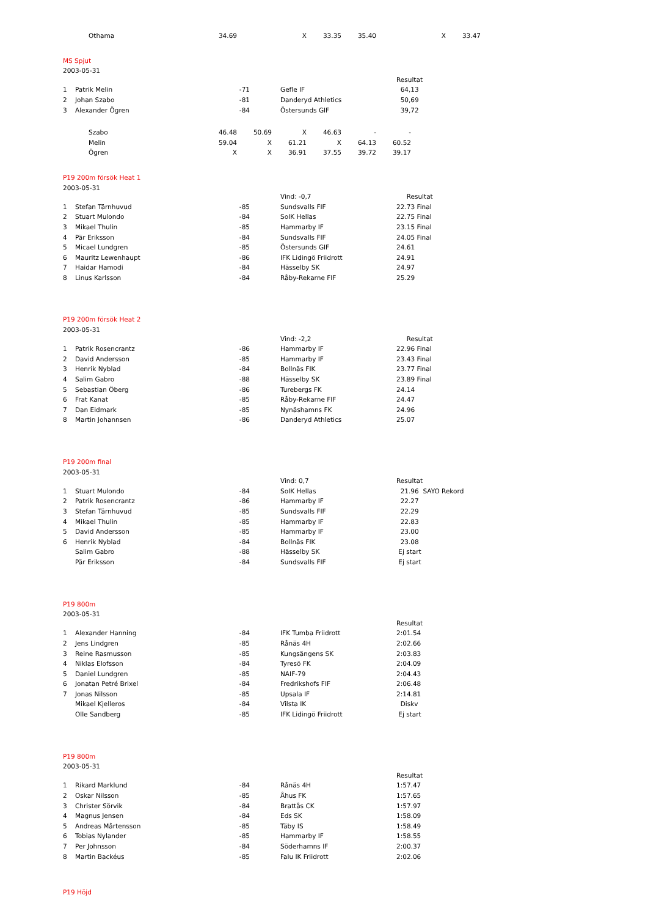| Othama | 34.69 | | X | 33.35 | 35.40 | | X | 33.47 |
MS Spjut
2003-05-31
| | | | | Resultat |
| 1 | Patrik Melin | -71 | Gefle IF | 64,13 |
| 2 | Johan Szabo | -81 | Danderyd Athletics | 50,69 |
| 3 | Alexander Ögren | -84 | Östersunds GIF | 39,72 |
| Szabo | 46.48 | 50.69 | X | 46.63 | - | - |
| Melin | 59.04 | X | 61.21 | X | 64.13 | 60.52 |
| Ögren | X | X | 36.91 | 37.55 | 39.72 | 39.17 |
P19 200m försök Heat 1
2003-05-31
| | | | Vind: -0,7 | Resultat |
| 1 | Stefan Tärnhuvud | -85 | Sundsvalls FIF | 22.73 Final |
| 2 | Stuart Mulondo | -84 | SoIK Hellas | 22.75 Final |
| 3 | Mikael Thulin | -85 | Hammarby IF | 23.15 Final |
| 4 | Pär Eriksson | -84 | Sundsvalls FIF | 24.05 Final |
| 5 | Micael Lundgren | -85 | Östersunds GIF | 24.61 |
| 6 | Mauritz Lewenhaupt | -86 | IFK Lidingö Friidrott | 24.91 |
| 7 | Haidar Hamodi | -84 | Hässelby SK | 24.97 |
| 8 | Linus Karlsson | -84 | Råby-Rekarne FIF | 25.29 |
P19 200m försök Heat 2
2003-05-31
| | | | Vind: -2,2 | Resultat |
| 1 | Patrik Rosencrantz | -86 | Hammarby IF | 22.96 Final |
| 2 | David Andersson | -85 | Hammarby IF | 23.43 Final |
| 3 | Henrik Nyblad | -84 | Bollnäs FIK | 23.77 Final |
| 4 | Salim Gabro | -88 | Hässelby SK | 23.89 Final |
| 5 | Sebastian Öberg | -86 | Turebergs FK | 24.14 |
| 6 | Frat Kanat | -85 | Råby-Rekarne FIF | 24.47 |
| 7 | Dan Eidmark | -85 | Nynäshamns FK | 24.96 |
| 8 | Martin Johannsen | -86 | Danderyd Athletics | 25.07 |
P19 200m final
2003-05-31
| | | | Vind: 0,7 | Resultat |
| 1 | Stuart Mulondo | -84 | SoIK Hellas | 21.96 SAYO Rekord |
| 2 | Patrik Rosencrantz | -86 | Hammarby IF | 22.27 |
| 3 | Stefan Tärnhuvud | -85 | Sundsvalls FIF | 22.29 |
| 4 | Mikael Thulin | -85 | Hammarby IF | 22.83 |
| 5 | David Andersson | -85 | Hammarby IF | 23.00 |
| 6 | Henrik Nyblad | -84 | Bollnäs FIK | 23.08 |
| | Salim Gabro | -88 | Hässelby SK | Ej start |
| | Pär Eriksson | -84 | Sundsvalls FIF | Ej start |
P19 800m
2003-05-31
| | | | | Resultat |
| 1 | Alexander Hanning | -84 | IFK Tumba Friidrott | 2:01.54 |
| 2 | Jens Lindgren | -85 | Rånäs 4H | 2:02.66 |
| 3 | Reine Rasmusson | -85 | Kungsängens SK | 2:03.83 |
| 4 | Niklas Elofsson | -84 | Tyresö FK | 2:04.09 |
| 5 | Daniel Lundgren | -85 | NAIF-79 | 2:04.43 |
| 6 | Jonatan Petré Brixel | -84 | Fredrikshofs FIF | 2:06.48 |
| 7 | Jonas Nilsson | -85 | Upsala IF | 2:14.81 |
| | Mikael Kjelleros | -84 | Vilsta IK | Diskv |
| | Olle Sandberg | -85 | IFK Lidingö Friidrott | Ej start |
P19 800m
2003-05-31
| | | | | Resultat |
| 1 | Rikard Marklund | -84 | Rånäs 4H | 1:57.47 |
| 2 | Oskar Nilsson | -85 | Åhus FK | 1:57.65 |
| 3 | Christer Sörvik | -84 | Brattås CK | 1:57.97 |
| 4 | Magnus Jensen | -84 | Eds SK | 1:58.09 |
| 5 | Andreas Mårtensson | -85 | Täby IS | 1:58.49 |
| 6 | Tobias Nylander | -85 | Hammarby IF | 1:58.55 |
| 7 | Per Johnsson | -84 | Söderhamns IF | 2:00.37 |
| 8 | Martin Backéus | -85 | Falu IK Friidrott | 2:02.06 |
P19 Höjd